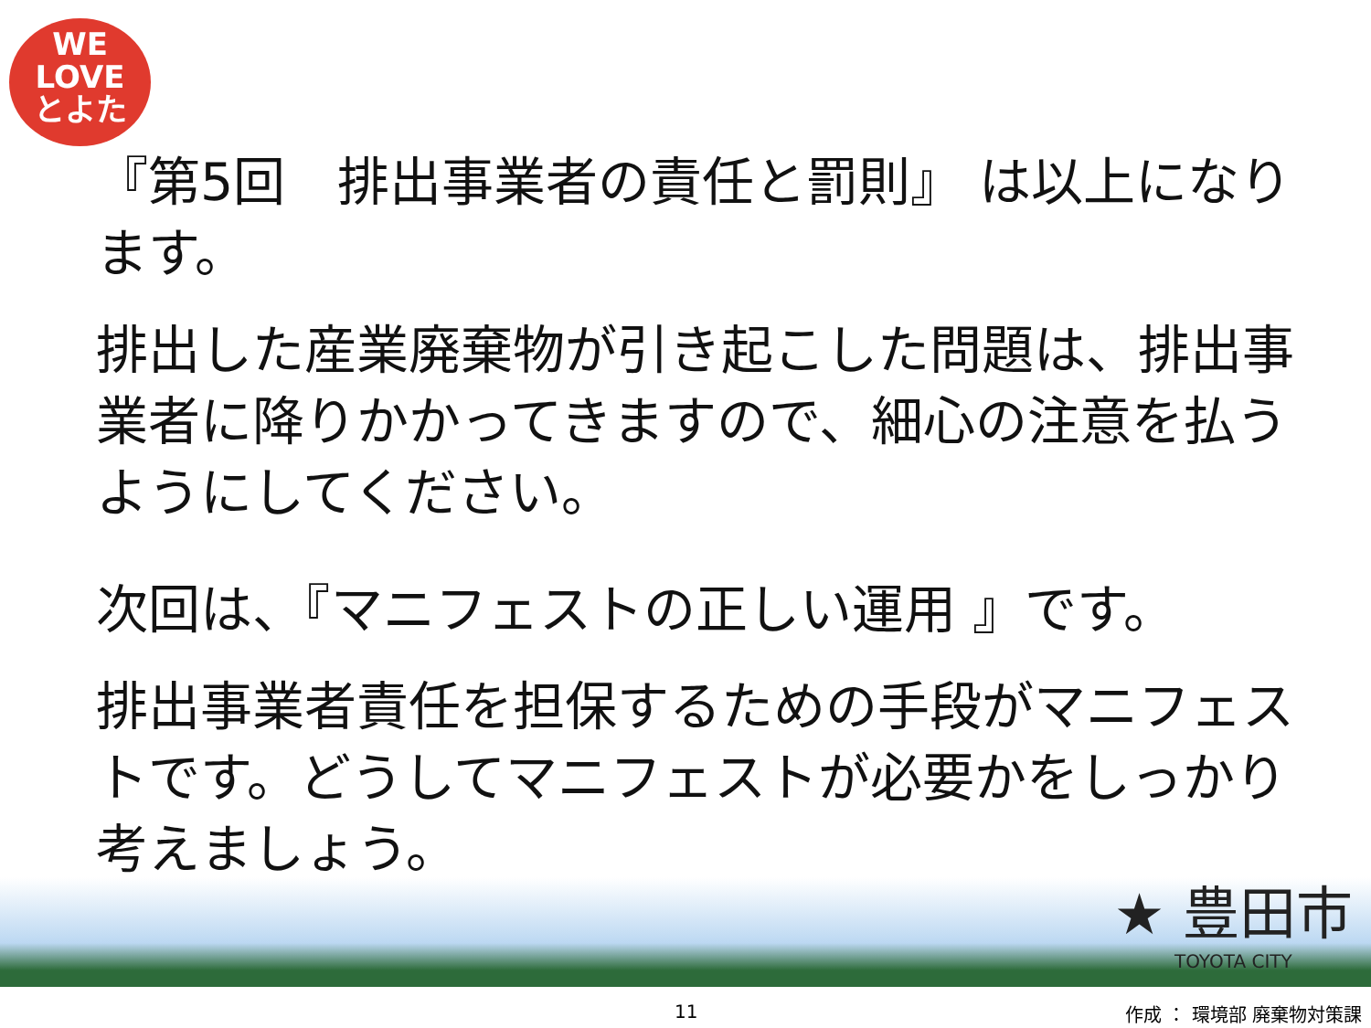WE
LOVE
とよた
『第5回　排出事業者の責任と罰則』 は以上になります。
排出した産業廃棄物が引き起こした問題は、排出事業者に降りかかってきますので、細心の注意を払うようにしてください。
次回は、『マニフェストの正しい運用 』です。
排出事業者責任を担保するための手段がマニフェストです。どうしてマニフェストが必要かをしっかり考えましょう。
★ 豊田市
TOYOTA CITY
11 作成 ： 環境部 廃棄物対策課